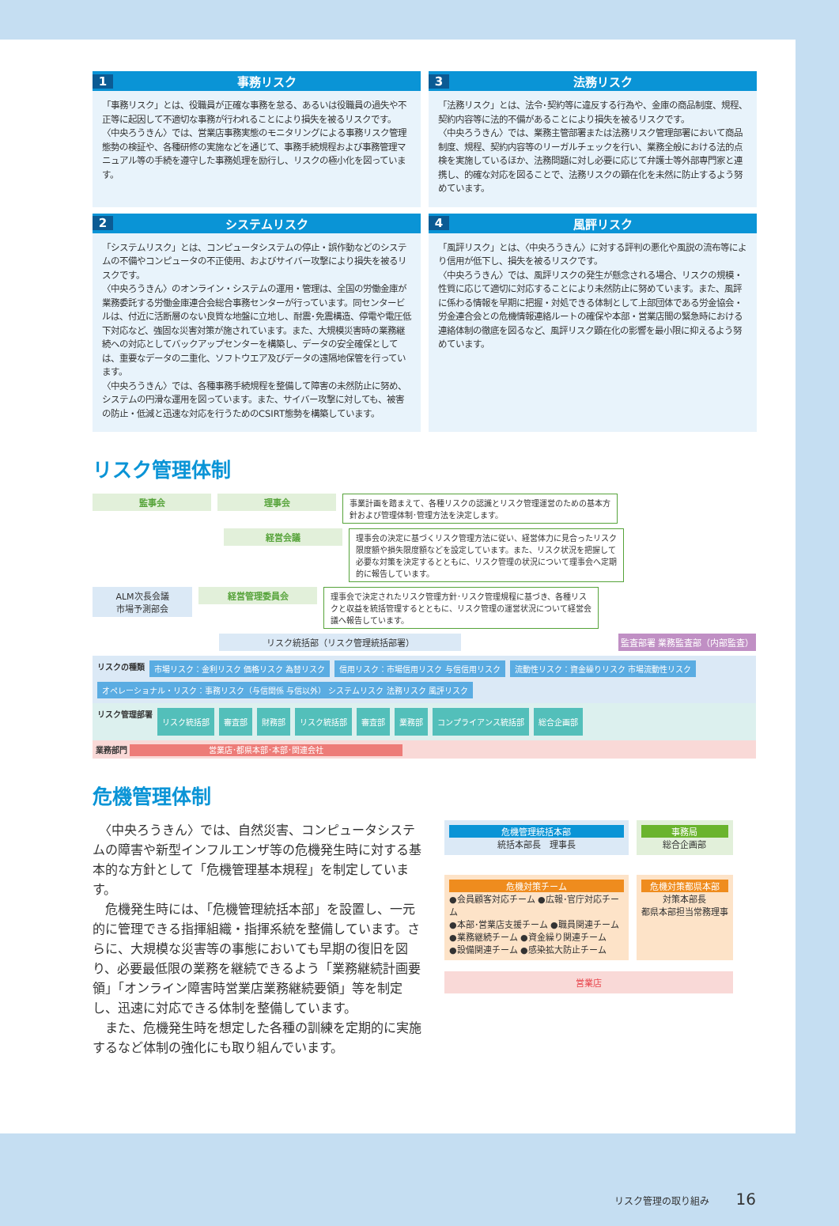1 事務リスク
「事務リスク」とは、役職員が正確な事務を怠る、あるいは役職員の過失や不正等に起因して不適切な事務が行われることにより損失を被るリスクです。
〈中央ろうきん〉では、営業店事務実態のモニタリングによる事務リスク管理態勢の検証や、各種研修の実施などを通じて、事務手続規程および事務管理マニュアル等の手続を遵守した事務処理を励行し、リスクの極小化を図っています。
3 法務リスク
「法務リスク」とは、法令･契約等に違反する行為や、金庫の商品制度、規程、契約内容等に法的不備があることにより損失を被るリスクです。
〈中央ろうきん〉では、業務主管部署または法務リスク管理部署において商品制度、規程、契約内容等のリーガルチェックを行い、業務全般における法的点検を実施しているほか、法務問題に対し必要に応じて弁護士等外部専門家と連携し、的確な対応を図ることで、法務リスクの顕在化を未然に防止するよう努めています。
2 システムリスク
「システムリスク」とは、コンピュータシステムの停止・誤作動などのシステムの不備やコンピュータの不正使用、およびサイバー攻撃により損失を被るリスクです。
〈中央ろうきん〉のオンライン・システムの運用・管理は、全国の労働金庫が業務委託する労働金庫連合会総合事務センターが行っています。同センタービルは、付近に活断層のない良質な地盤に立地し、耐震･免震構造、停電や電圧低下対応など、強固な災害対策が施されています。また、大規模災害時の業務継続への対応としてバックアップセンターを構築し、データの安全確保としては、重要なデータの二重化、ソフトウエア及びデータの遠隔地保管を行っています。
〈中央ろうきん〉では、各種事務手続規程を整備して障害の未然防止に努め、システムの円滑な運用を図っています。また、サイバー攻撃に対しても、被害の防止・低減と迅速な対応を行うためのCSIRT態勢を構築しています。
4 風評リスク
「風評リスク」とは、〈中央ろうきん〉に対する評判の悪化や風説の流布等により信用が低下し、損失を被るリスクです。
〈中央ろうきん〉では、風評リスクの発生が懸念される場合、リスクの規模・性質に応じて適切に対応することにより未然防止に努めています。また、風評に係わる情報を早期に把握・対処できる体制として上部団体である労金協会・労金連合会との危機情報連絡ルートの確保や本部・営業店間の緊急時における連絡体制の徹底を図るなど、風評リスク顕在化の影響を最小限に抑えるよう努めています。
リスク管理体制
監事会 理事会 事業計画を踏まえて、各種リスクの認識とリスク管理運営のための基本方針および管理体制･管理方法を決定します。
経営会議 理事会の決定に基づくリスク管理方法に従い、経営体力に見合ったリスク限度額や損失限度額などを設定しています。また、リスク状況を把握して必要な対策を決定するとともに、リスク管理の状況について理事会へ定期的に報告しています。
ALM次長会議
市場予測部会
経営管理委員会 理事会で決定されたリスク管理方針･リスク管理規程に基づき、各種リスクと収益を統括管理するとともに、リスク管理の運営状況について経営会議へ報告しています。
リスク統括部（リスク管理統括部署） 監査部署 業務監査部（内部監査）
リスクの種類 市場リスク：金利リスク 価格リスク 為替リスク 信用リスク：市場信用リスク 与信信用リスク 流動性リスク：資金繰りリスク 市場流動性リスク オペレーショナル・リスク：事務リスク（与信関係 与信以外） システムリスク 法務リスク 風評リスク
リスク管理部署 リスク統括部 審査部 財務部 リスク統括部 審査部 業務部 コンプライアンス統括部 総合企画部
業務部門 営業店･都県本部･本部･関連会社
危機管理体制
　〈中央ろうきん〉では、自然災害、コンピュータシステムの障害や新型インフルエンザ等の危機発生時に対する基本的な方針として「危機管理基本規程」を制定しています。
　危機発生時には、「危機管理統括本部」を設置し、一元的に管理できる指揮組織・指揮系統を整備しています。さらに、大規模な災害等の事態においても早期の復旧を図り、必要最低限の業務を継続できるよう「業務継続計画要領」「オンライン障害時営業店業務継続要領」等を制定し、迅速に対応できる体制を整備しています。
　また、危機発生時を想定した各種の訓練を定期的に実施するなど体制の強化にも取り組んでいます。
危機管理統括本部
統括本部長　理事長
事務局
総合企画部
危機対策チーム
●会員顧客対応チーム ●広報･官庁対応チーム
●本部･営業店支援チーム ●職員関連チーム
●業務継続チーム ●資金繰り関連チーム
●設備関連チーム ●感染拡大防止チーム
危機対策都県本部
対策本部長
都県本部担当常務理事
営業店
リスク管理の取り組み 16